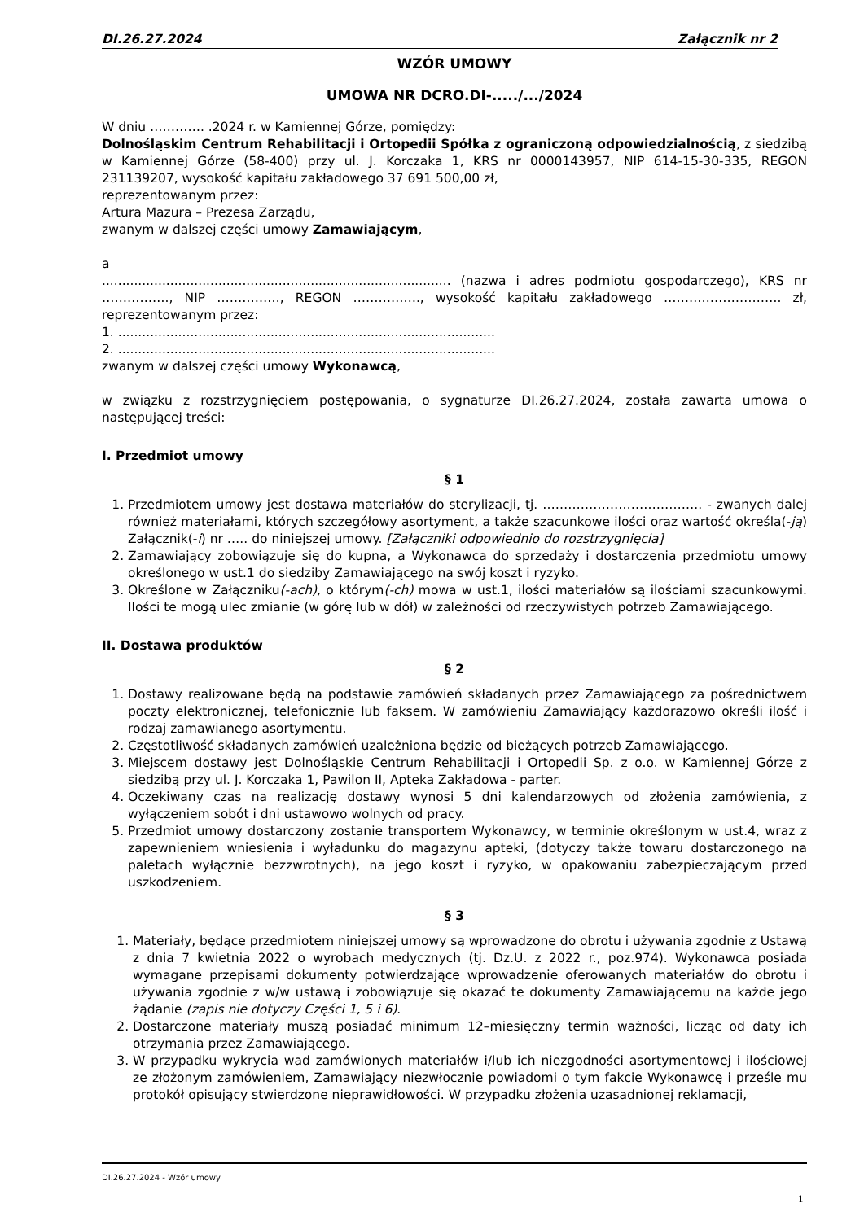DI.26.27.2024 Załącznik nr 2
WZÓR UMOWY
UMOWA NR DCRO.DI-...../.../2024
W dniu …………. .2024 r. w Kamiennej Górze, pomiędzy:
Dolnośląskim Centrum Rehabilitacji i Ortopedii Spółka z ograniczoną odpowiedzialnością, z siedzibą w Kamiennej Górze (58-400) przy ul. J. Korczaka 1, KRS nr 0000143957, NIP 614-15-30-335, REGON 231139207, wysokość kapitału zakładowego 37 691 500,00 zł,
reprezentowanym przez:
Artura Mazura – Prezesa Zarządu,
zwanym w dalszej części umowy Zamawiającym,
a
....................................................................................... (nazwa i adres podmiotu gospodarczego), KRS nr ……………., NIP ……………, REGON ……………., wysokość kapitału zakładowego ………………………. zł, reprezentowanym przez:
1. ..............................................................................................
2. ..............................................................................................
zwanym w dalszej części umowy Wykonawcą,
w związku z rozstrzygnięciem postępowania, o sygnaturze DI.26.27.2024, została zawarta umowa o następującej treści:
I. Przedmiot umowy
§ 1
1. Przedmiotem umowy jest dostawa materiałów do sterylizacji, tj. ……………………………….. - zwanych dalej również materiałami, których szczegółowy asortyment, a także szacunkowe ilości oraz wartość określa(-ją) Załącznik(-i) nr ….. do niniejszej umowy. [Załączniki odpowiednio do rozstrzygnięcia]
2. Zamawiający zobowiązuje się do kupna, a Wykonawca do sprzedaży i dostarczenia przedmiotu umowy określonego w ust.1 do siedziby Zamawiającego na swój koszt i ryzyko.
3. Określone w Załączniku(-ach), o którym(-ch) mowa w ust.1, ilości materiałów są ilościami szacunkowymi. Ilości te mogą ulec zmianie (w górę lub w dół) w zależności od rzeczywistych potrzeb Zamawiającego.
II. Dostawa produktów
§ 2
1. Dostawy realizowane będą na podstawie zamówień składanych przez Zamawiającego za pośrednictwem poczty elektronicznej, telefonicznie lub faksem. W zamówieniu Zamawiający każdorazowo określi ilość i rodzaj zamawianego asortymentu.
2. Częstotliwość składanych zamówień uzależniona będzie od bieżących potrzeb Zamawiającego.
3. Miejscem dostawy jest Dolnośląskie Centrum Rehabilitacji i Ortopedii Sp. z o.o. w Kamiennej Górze z siedzibą przy ul. J. Korczaka 1, Pawilon II, Apteka Zakładowa - parter.
4. Oczekiwany czas na realizację dostawy wynosi 5 dni kalendarzowych od złożenia zamówienia, z wyłączeniem sobót i dni ustawowo wolnych od pracy.
5. Przedmiot umowy dostarczony zostanie transportem Wykonawcy, w terminie określonym w ust.4, wraz z zapewnieniem wniesienia i wyładunku do magazynu apteki, (dotyczy także towaru dostarczonego na paletach wyłącznie bezzwrotnych), na jego koszt i ryzyko, w opakowaniu zabezpieczającym przed uszkodzeniem.
§ 3
1. Materiały, będące przedmiotem niniejszej umowy są wprowadzone do obrotu i używania zgodnie z Ustawą z dnia 7 kwietnia 2022 o wyrobach medycznych (tj. Dz.U. z 2022 r., poz.974). Wykonawca posiada wymagane przepisami dokumenty potwierdzające wprowadzenie oferowanych materiałów do obrotu i używania zgodnie z w/w ustawą i zobowiązuje się okazać te dokumenty Zamawiającemu na każde jego żądanie (zapis nie dotyczy Części 1, 5 i 6).
2. Dostarczone materiały muszą posiadać minimum 12–miesięczny termin ważności, licząc od daty ich otrzymania przez Zamawiającego.
3. W przypadku wykrycia wad zamówionych materiałów i/lub ich niezgodności asortymentowej i ilościowej ze złożonym zamówieniem, Zamawiający niezwłocznie powiadomi o tym fakcie Wykonawcę i prześle mu protokół opisujący stwierdzone nieprawidłowości. W przypadku złożenia uzasadnionej reklamacji,
DI.26.27.2024 - Wzór umowy
1